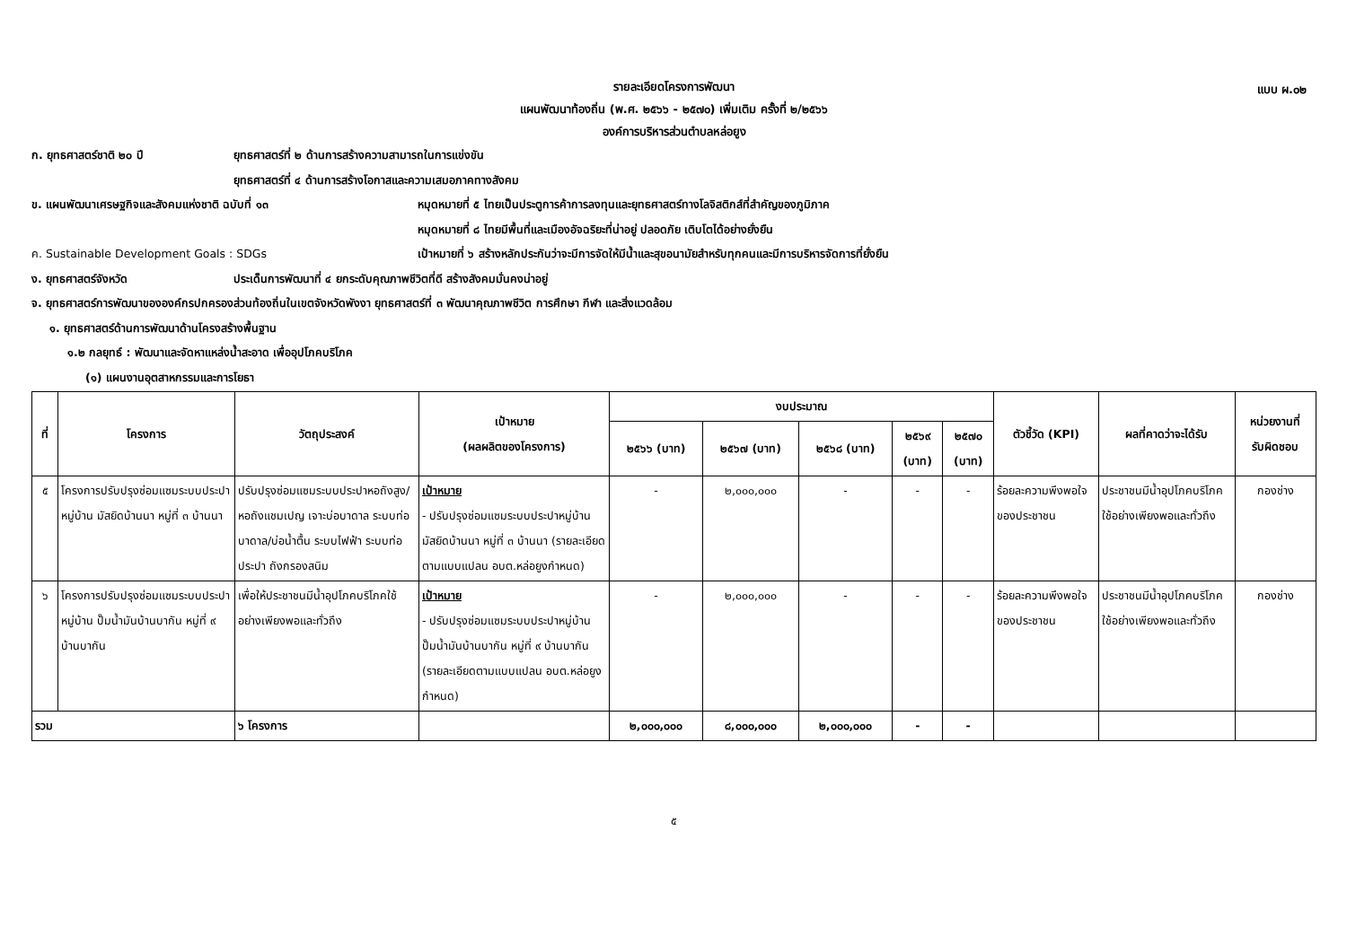แบบ ผ.๐๒
รายละเอียดโครงการพัฒนา
แผนพัฒนาท้องถิ่น (พ.ศ. ๒๕๖๖ - ๒๕๗๐) เพิ่มเติม ครั้งที่ ๒/๒๕๖๖
องค์การบริหารส่วนตำบลหล่อยูง
ก. ยุทธศาสตร์ชาติ ๒๐ ปี ยุทธศาสตร์ที่ ๒ ด้านการสร้างความสามารถในการแข่งขัน
ยุทธศาสตร์ที่ ๔ ด้านการสร้างโอกาสและความเสมอภาคทางสังคม
ข. แผนพัฒนาเศรษฐกิจและสังคมแห่งชาติ ฉบับที่ ๑๓ หมุดหมายที่ ๕ ไทยเป็นประตูการค้าการลงทุนและยุทธศาสตร์ทางโลจิสติกส์ที่สำคัญของภูมิภาค
หมุดหมายที่ ๘ ไทยมีพื้นที่และเมืองอัจฉริยะที่น่าอยู่ ปลอดภัย เติบโตได้อย่างยั่งยืน
ค. Sustainable Development Goals : SDGs เป้าหมายที่ ๖ สร้างหลักประกันว่าจะมีการจัดให้มีน้ำและสุขอนามัยสำหรับทุกคนและมีการบริหารจัดการที่ยั่งยืน
ง. ยุทธศาสตร์จังหวัด ประเด็นการพัฒนาที่ ๔ ยกระดับคุณภาพชีวิตที่ดี สร้างสังคมมั่นคงน่าอยู่
จ. ยุทธศาสตร์การพัฒนาขององค์กรปกครองส่วนท้องถิ่นในเขตจังหวัดพังงา ยุทธศาสตร์ที่ ๓ พัฒนาคุณภาพชีวิต การศึกษา กีฬา และสิ่งแวดล้อม
๑. ยุทธศาสตร์ด้านการพัฒนาด้านโครงสร้างพื้นฐาน
๑.๒ กลยุทธ์ : พัฒนาและจัดหาแหล่งน้ำสะอาด เพื่ออุปโภคบริโภค
(๑) แผนงานอุตสาหกรรมและการโยธา
| ที่ | โครงการ | วัตถุประสงค์ | เป้าหมาย (ผลผลิตของโครงการ) | งบประมาณ | | | | | ตัวชี้วัด (KPI) | ผลที่คาดว่าจะได้รับ | หน่วยงานที่ รับผิดชอบ |
| --- | --- | --- | --- | --- | --- | --- | --- | --- | --- | --- | --- |
| | | | | ๒๕๖๖ (บาท) | ๒๕๖๗ (บาท) | ๒๕๖๘ (บาท) | ๒๕๖๙ (บาท) | ๒๕๗๐ (บาท) | | | |
| ๕ | โครงการปรับปรุงซ่อมแซมระบบประปาหมู่บ้าน มัสยิดบ้านนา หมู่ที่ ๓ บ้านนา | ปรับปรุงซ่อมแซมระบบประปาหอถังสูง/หอถังแชมเปญ เจาะบ่อบาดาล ระบบท่อบาดาล/บ่อน้ำตื้น ระบบไฟฟ้า ระบบท่อประปา ถังกรองสนิม | เป้าหมาย - ปรับปรุงซ่อมแซมระบบประปาหมู่บ้าน มัสยิดบ้านนา หมู่ที่ ๓ บ้านนา (รายละเอียดตามแบบแปลน อบต.หล่อยูงกำหนด) | - | ๒,๐๐๐,๐๐๐ | - | - | - | ร้อยละความพึงพอใจของประชาชน | ประชาชนมีน้ำอุปโภคบริโภคใช้อย่างเพียงพอและทั่วถึง | กองช่าง |
| ๖ | โครงการปรับปรุงซ่อมแซมระบบประปาหมู่บ้าน ปั๊มน้ำมันบ้านบากัน หมู่ที่ ๙ บ้านบากัน | เพื่อให้ประชาชนมีน้ำอุปโภคบริโภคใช้อย่างเพียงพอและทั่วถึง | เป้าหมาย - ปรับปรุงซ่อมแซมระบบประปาหมู่บ้าน ปั๊มน้ำมันบ้านบากัน หมู่ที่ ๙ บ้านบากัน (รายละเอียดตามแบบแปลน อบต.หล่อยูงกำหนด) | - | ๒,๐๐๐,๐๐๐ | - | - | - | ร้อยละความพึงพอใจของประชาชน | ประชาชนมีน้ำอุปโภคบริโภคใช้อย่างเพียงพอและทั่วถึง | กองช่าง |
| รวม | | ๖ โครงการ | | ๒,๐๐๐,๐๐๐ | ๘,๐๐๐,๐๐๐ | ๒,๐๐๐,๐๐๐ | - | - | | | |
๕